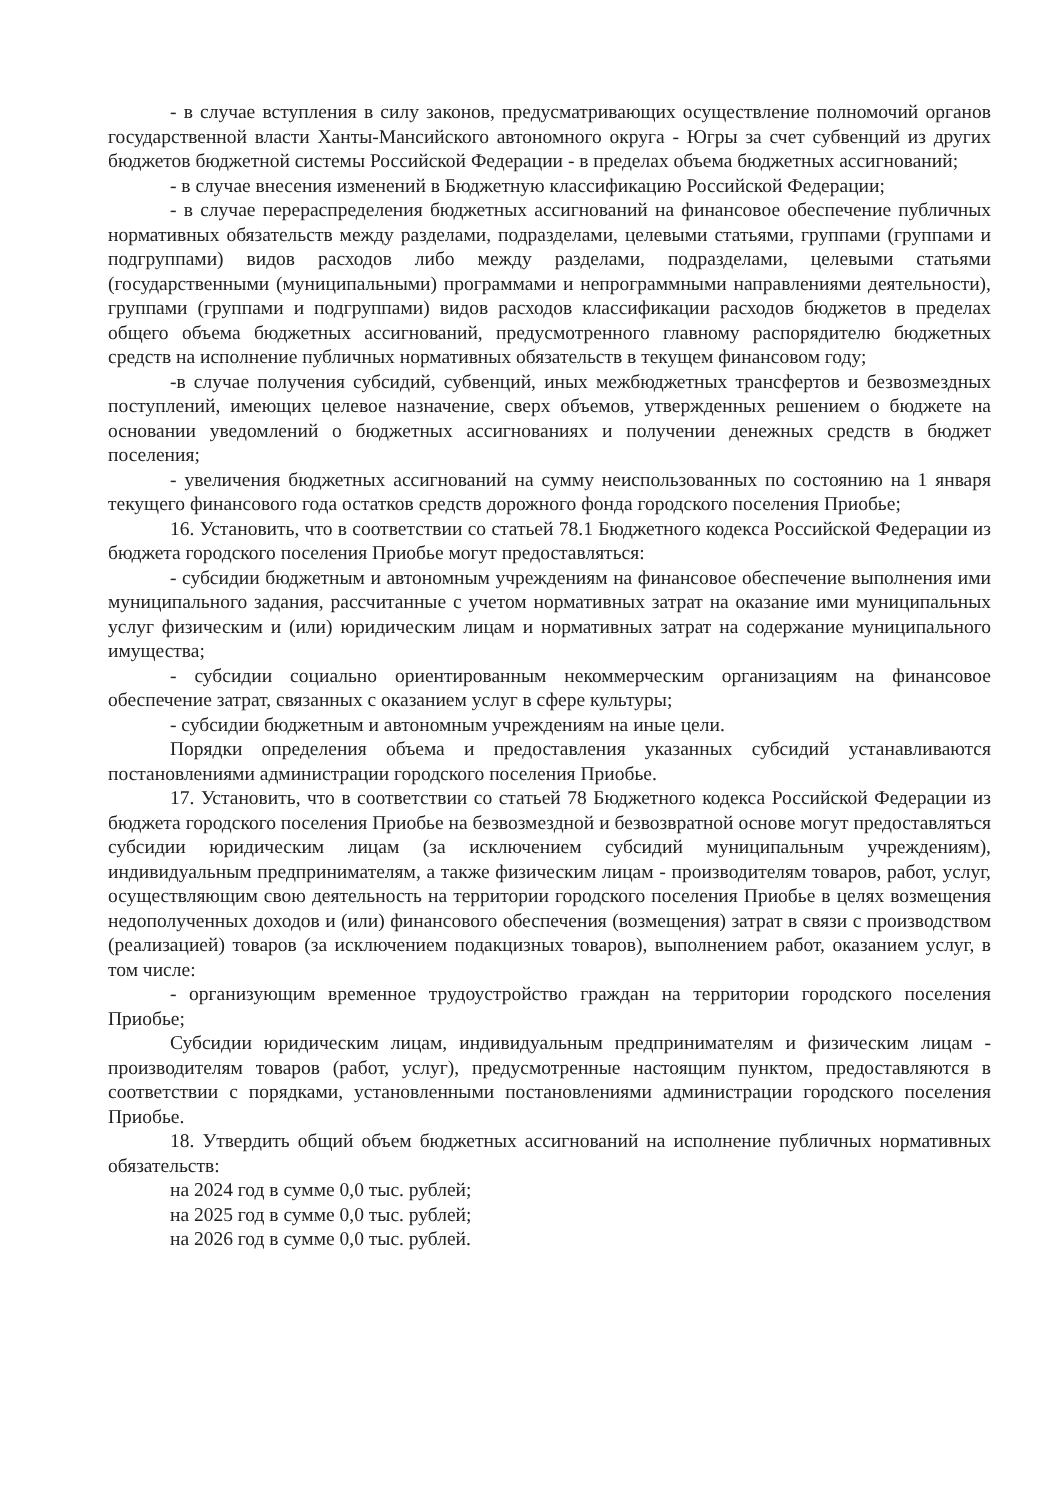- в случае вступления в силу законов, предусматривающих осуществление полномочий органов государственной власти Ханты-Мансийского автономного округа - Югры за счет субвенций из других бюджетов бюджетной системы Российской Федерации - в пределах объема бюджетных ассигнований;
- в случае внесения изменений в Бюджетную классификацию Российской Федерации;
- в случае перераспределения бюджетных ассигнований на финансовое обеспечение публичных нормативных обязательств между разделами, подразделами, целевыми статьями, группами (группами и подгруппами) видов расходов либо между разделами, подразделами, целевыми статьями (государственными (муниципальными) программами и непрограммными направлениями деятельности), группами (группами и подгруппами) видов расходов классификации расходов бюджетов в пределах общего объема бюджетных ассигнований, предусмотренного главному распорядителю бюджетных средств на исполнение публичных нормативных обязательств в текущем финансовом году;
-в случае получения субсидий, субвенций, иных межбюджетных трансфертов и безвозмездных поступлений, имеющих целевое назначение, сверх объемов, утвержденных решением о бюджете на основании уведомлений о бюджетных ассигнованиях и получении денежных средств в бюджет поселения;
- увеличения бюджетных ассигнований на сумму неиспользованных по состоянию на 1 января текущего финансового года остатков средств дорожного фонда городского поселения Приобье;
16. Установить, что в соответствии со статьей 78.1 Бюджетного кодекса Российской Федерации из бюджета городского поселения Приобье могут предоставляться:
- субсидии бюджетным и автономным учреждениям на финансовое обеспечение выполнения ими муниципального задания, рассчитанные с учетом нормативных затрат на оказание ими муниципальных услуг физическим и (или) юридическим лицам и нормативных затрат на содержание муниципального имущества;
- субсидии социально ориентированным некоммерческим организациям на финансовое обеспечение затрат, связанных с оказанием услуг в сфере культуры;
- субсидии бюджетным и автономным учреждениям на иные цели.
Порядки определения объема и предоставления указанных субсидий устанавливаются постановлениями администрации городского поселения Приобье.
17. Установить, что в соответствии со статьей 78 Бюджетного кодекса Российской Федерации из бюджета городского поселения Приобье на безвозмездной и безвозвратной основе могут предоставляться субсидии юридическим лицам (за исключением субсидий муниципальным учреждениям), индивидуальным предпринимателям, а также физическим лицам - производителям товаров, работ, услуг, осуществляющим свою деятельность на территории городского поселения Приобье в целях возмещения недополученных доходов и (или) финансового обеспечения (возмещения) затрат в связи с производством (реализацией) товаров (за исключением подакцизных товаров), выполнением работ, оказанием услуг, в том числе:
- организующим временное трудоустройство граждан на территории городского поселения Приобье;
Субсидии юридическим лицам, индивидуальным предпринимателям и физическим лицам - производителям товаров (работ, услуг), предусмотренные настоящим пунктом, предоставляются в соответствии с порядками, установленными постановлениями администрации городского поселения Приобье.
18. Утвердить общий объем бюджетных ассигнований на исполнение публичных нормативных обязательств:
на 2024 год в сумме 0,0 тыс. рублей;
на 2025 год в сумме 0,0 тыс. рублей;
на 2026 год в сумме 0,0 тыс. рублей.